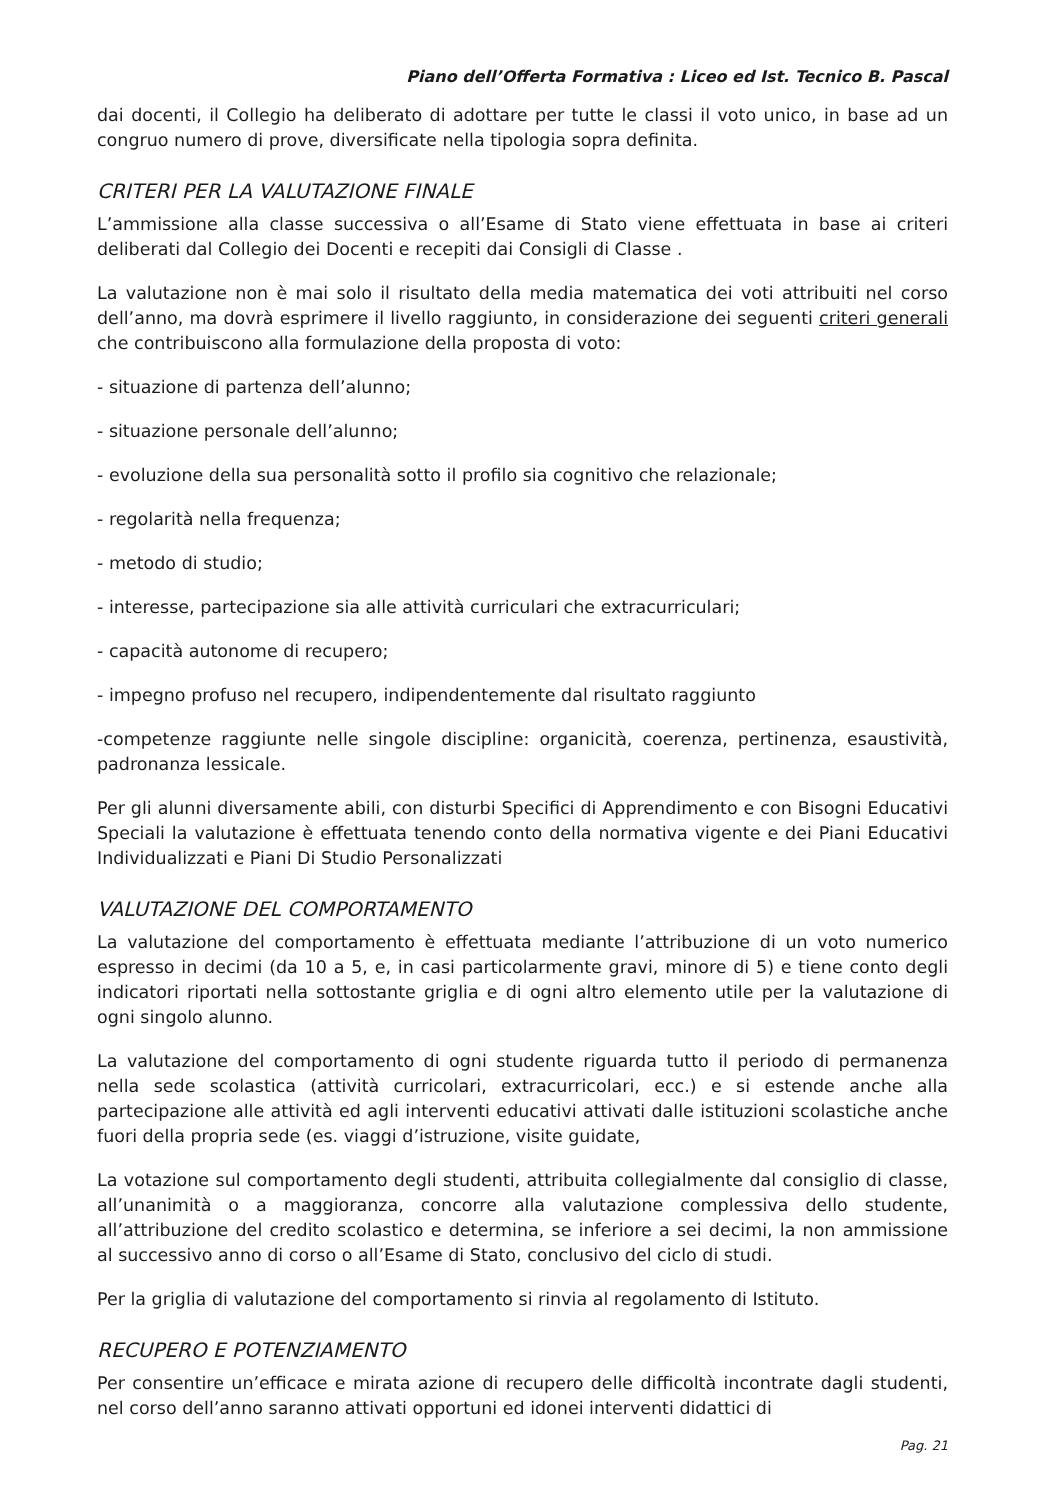Piano dell’Offerta Formativa : Liceo ed Ist. Tecnico B. Pascal
dai docenti, il Collegio ha deliberato di adottare per tutte le classi il voto unico, in base ad un congruo numero di prove, diversificate nella tipologia sopra definita.
CRITERI PER LA VALUTAZIONE FINALE
L’ammissione alla classe successiva o all’Esame di Stato viene effettuata in base ai criteri deliberati dal Collegio dei Docenti e recepiti dai Consigli di Classe .
La valutazione non è mai solo il risultato della media matematica dei voti attribuiti nel corso dell’anno, ma dovrà esprimere il livello raggiunto, in considerazione dei seguenti criteri generali che contribuiscono alla formulazione della proposta di voto:
- situazione di partenza dell’alunno;
- situazione personale dell’alunno;
- evoluzione della sua personalità sotto il profilo sia cognitivo che relazionale;
- regolarità nella frequenza;
- metodo di studio;
- interesse, partecipazione sia alle attività curriculari che extracurriculari;
- capacità autonome di recupero;
- impegno profuso nel recupero, indipendentemente dal risultato raggiunto
-competenze raggiunte nelle singole discipline: organicità, coerenza, pertinenza, esaustività, padronanza lessicale.
Per gli alunni diversamente abili, con disturbi Specifici di Apprendimento e con Bisogni Educativi Speciali la valutazione è effettuata tenendo conto della normativa vigente e dei Piani Educativi Individualizzati e Piani Di Studio Personalizzati
VALUTAZIONE DEL COMPORTAMENTO
La valutazione del comportamento è effettuata mediante l’attribuzione di un voto numerico espresso in decimi (da 10 a 5, e, in casi particolarmente gravi, minore di 5) e tiene conto degli indicatori riportati nella sottostante griglia e di ogni altro elemento utile per la valutazione di ogni singolo alunno.
La valutazione del comportamento di ogni studente riguarda tutto il periodo di permanenza nella sede scolastica (attività curricolari, extracurricolari, ecc.) e si estende anche alla partecipazione alle attività ed agli interventi educativi attivati dalle istituzioni scolastiche anche fuori della propria sede (es. viaggi d’istruzione, visite guidate,
La votazione sul comportamento degli studenti, attribuita collegialmente dal consiglio di classe, all’unanimità o a maggioranza, concorre alla valutazione complessiva dello studente, all’attribuzione del credito scolastico e determina, se inferiore a sei decimi, la non ammissione al successivo anno di corso o all’Esame di Stato, conclusivo del ciclo di studi.
Per la griglia di valutazione del comportamento si rinvia al regolamento di Istituto.
RECUPERO E POTENZIAMENTO
Per consentire un’efficace e mirata azione di recupero delle difficoltà incontrate dagli studenti, nel corso dell’anno saranno attivati opportuni ed idonei interventi didattici di
Pag. 21